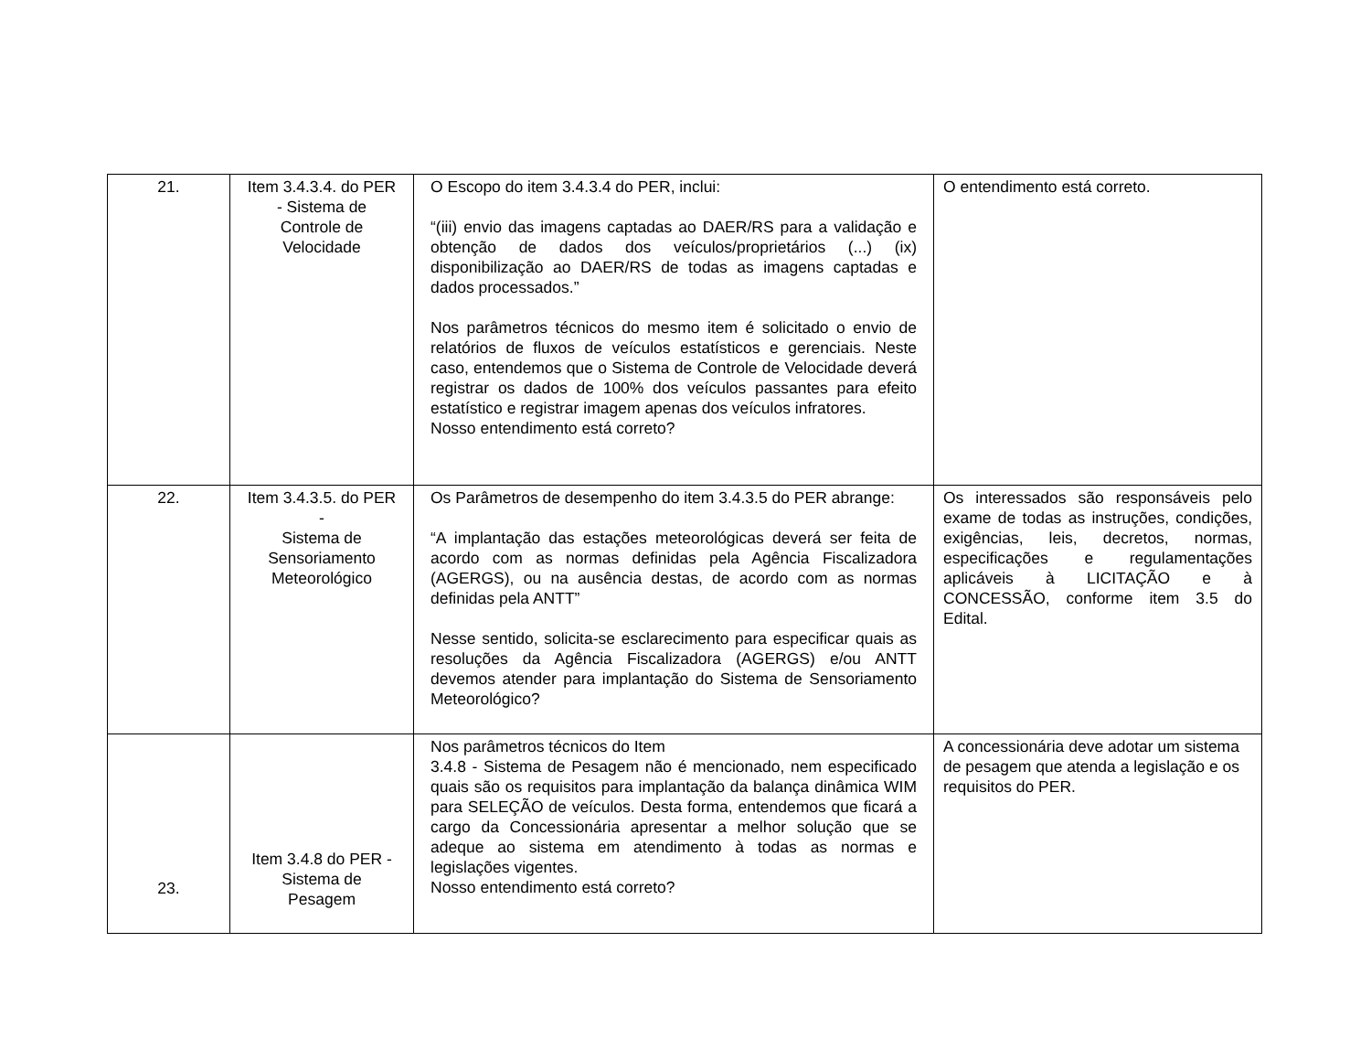| 21. | Item 3.4.3.4. do PER - Sistema de Controle de Velocidade | O Escopo do item 3.4.3.4 do PER, inclui: “(iii) envio das imagens captadas ao DAER/RS para a validação e obtenção de dados dos veículos/proprietários (...) (ix) disponibilização ao DAER/RS de todas as imagens captadas e dados processados.” Nos parâmetros técnicos do mesmo item é solicitado o envio de relatórios de fluxos de veículos estatísticos e gerenciais. Neste caso, entendemos que o Sistema de Controle de Velocidade deverá registrar os dados de 100% dos veículos passantes para efeito estatístico e registrar imagem apenas dos veículos infratores. Nosso entendimento está correto? | O entendimento está correto. |
| 22. | Item 3.4.3.5. do PER - Sistema de Sensoriamento Meteorológico | Os Parâmetros de desempenho do item 3.4.3.5 do PER abrange: “A implantação das estações meteorológicas deverá ser feita de acordo com as normas definidas pela Agência Fiscalizadora (AGERGS), ou na ausência destas, de acordo com as normas definidas pela ANTT” Nesse sentido, solicita-se esclarecimento para especificar quais as resoluções da Agência Fiscalizadora (AGERGS) e/ou ANTT devemos atender para implantação do Sistema de Sensoriamento Meteorológico? | Os interessados são responsáveis pelo exame de todas as instruções, condições, exigências, leis, decretos, normas, especificações e regulamentações aplicáveis à LICITAÇÃO e à CONCESSÃO, conforme item 3.5 do Edital. |
| 23. | Item 3.4.8 do PER - Sistema de Pesagem | Nos parâmetros técnicos do Item 3.4.8 - Sistema de Pesagem não é mencionado, nem especificado quais são os requisitos para implantação da balança dinâmica WIM para SELEÇÃO de veículos. Desta forma, entendemos que ficará a cargo da Concessionária apresentar a melhor solução que se adeque ao sistema em atendimento à todas as normas e legislações vigentes. Nosso entendimento está correto? | A concessionária deve adotar um sistema de pesagem que atenda a legislação e os requisitos do PER. |